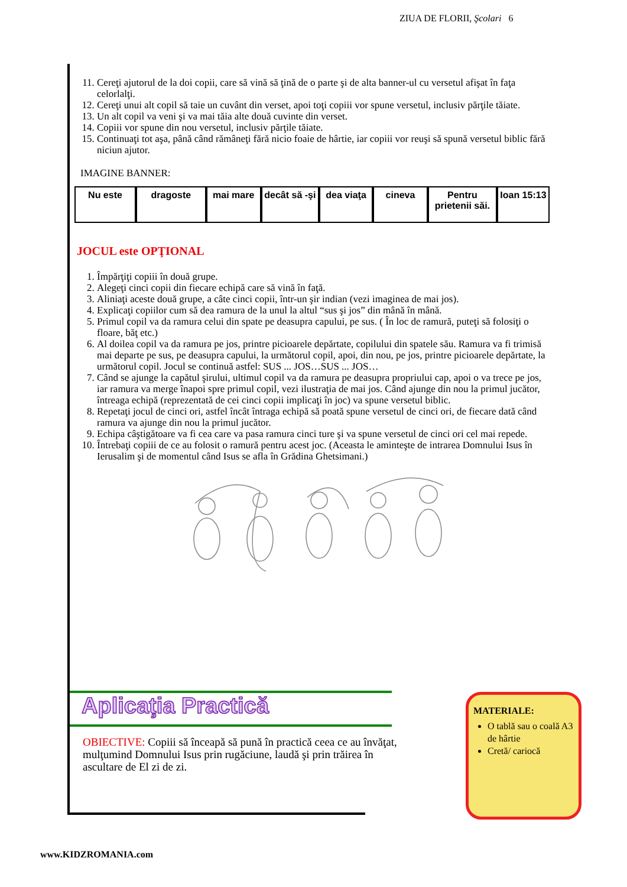ZIUA DE FLORII, Şcolari 6
11. Cereţi ajutorul de la doi copii, care să vină să ţină de o parte şi de alta banner-ul cu versetul afişat în faţa celorlalţi.
12. Cereţi unui alt copil să taie un cuvânt din verset, apoi toţi copiii vor spune versetul, inclusiv părţile tăiate.
13. Un alt copil va veni şi va mai tăia alte două cuvinte din verset.
14. Copiii vor spune din nou versetul, inclusiv părţile tăiate.
15. Continuaţi tot aşa, până când rămâneţi fără nicio foaie de hârtie, iar copiii vor reuşi să spună versetul biblic fără niciun ajutor.
IMAGINE BANNER:
Nu este dragoste mai mare decât să -şi
dea viaţa cineva Pentru prietenii săi.
Ioan 15:13
JOCUL este OPŢIONAL
1. Împărţiţi copiii în două grupe.
2. Alegeţi cinci copii din fiecare echipă care să vină în faţă.
3. Aliniaţi aceste două grupe, a câte cinci copii, într-un şir indian (vezi imaginea de mai jos).
4. Explicaţi copiilor cum să dea ramura de la unul la altul “sus şi jos” din mână în mână.
5. Primul copil va da ramura celui din spate pe deasupra capului, pe sus. ( În loc de ramură, puteţi să folosiţi o floare, băţ etc.)
6. Al doilea copil va da ramura pe jos, printre picioarele depărtate, copilului din spatele său. Ramura va fi trimisă mai departe pe sus, pe deasupra capului, la următorul copil, apoi, din nou, pe jos, printre picioarele depărtate, la următorul copil. Jocul se continuă astfel: SUS ... JOS…SUS ... JOS…
7. Când se ajunge la capătul şirului, ultimul copil va da ramura pe deasupra propriului cap, apoi o va trece pe jos, iar ramura va merge înapoi spre primul copil, vezi ilustraţia de mai jos. Când ajunge din nou la primul jucător, întreaga echipă (reprezentată de cei cinci copii implicaţi în joc) va spune versetul biblic.
8. Repetaţi jocul de cinci ori, astfel încât întraga echipă să poată spune versetul de cinci ori, de fiecare dată când ramura va ajunge din nou la primul jucător.
9. Echipa câştigătoare va fi cea care va pasa ramura cinci ture şi va spune versetul de cinci ori cel mai repede.
10. Întrebaţi copiii de ce au folosit o ramură pentru acest joc. (Aceasta le aminteşte de intrarea Domnului Isus în Ierusalim şi de momentul când Isus se afla în Grădina Ghetsimani.)
Aplicaţia Practică
OBIECTIVE: Copiii să înceapă să pună în practică ceea ce au învăţat, mulţumind Domnului Isus prin rugăciune, laudă şi prin trăirea în ascultare de El zi de zi.
MATERIALE:
O tablă sau o coală A3 de hârtie
Cretă/ cariocă
www.KIDZROMANIA.com